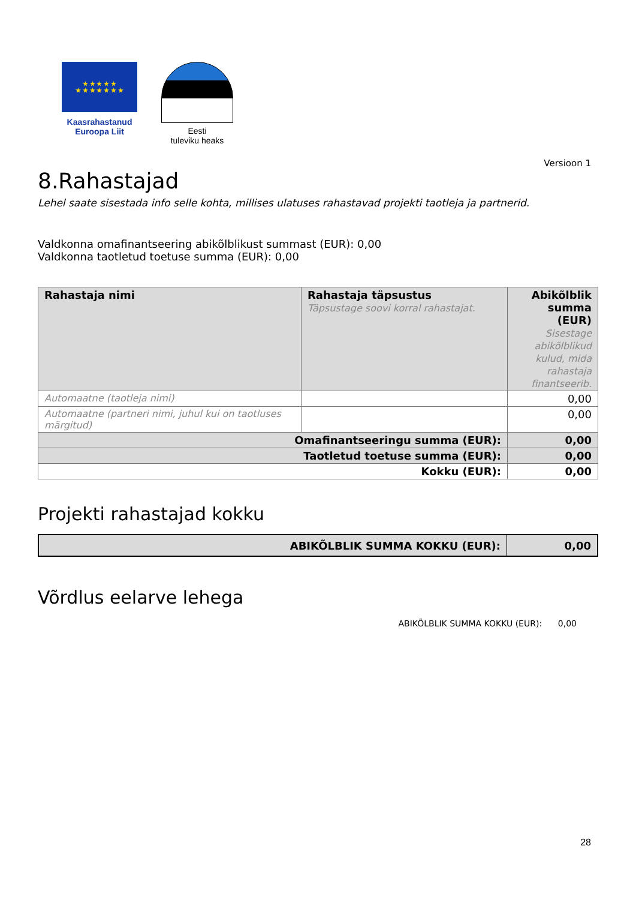★ ★ ★ ★ ★
★ ★ ★ ★ ★ ★ ★
Kaasrahastanud
Euroopa Liit
Eesti
tuleviku heaks
Versioon 1
8.Rahastajad
Lehel saate sisestada info selle kohta, millises ulatuses rahastavad projekti taotleja ja partnerid.
Valdkonna omafinantseering abikõlblikust summast (EUR): 0,00
Valdkonna taotletud toetuse summa (EUR): 0,00
| Rahastaja nimi | Rahastaja täpsustus Täpsustage soovi korral rahastajat. | Abikõlblik summa (EUR) Sisestage abikõlblikud kulud, mida rahastaja finantseerib. |
| --- | --- | --- |
| Automaatne (taotleja nimi) | | 0,00 |
| Automaatne (partneri nimi, juhul kui on taotluses märgitud) | | 0,00 |
| Omafinantseeringu summa (EUR): | | 0,00 |
| Taotletud toetuse summa (EUR): | | 0,00 |
| Kokku (EUR): | | 0,00 |
Projekti rahastajad kokku
| ABIKÕLBLIK SUMMA KOKKU (EUR): | 0,00 |
| --- | --- |
Võrdlus eelarve lehega
ABIKÕLBLIK SUMMA KOKKU (EUR): 0,00
28